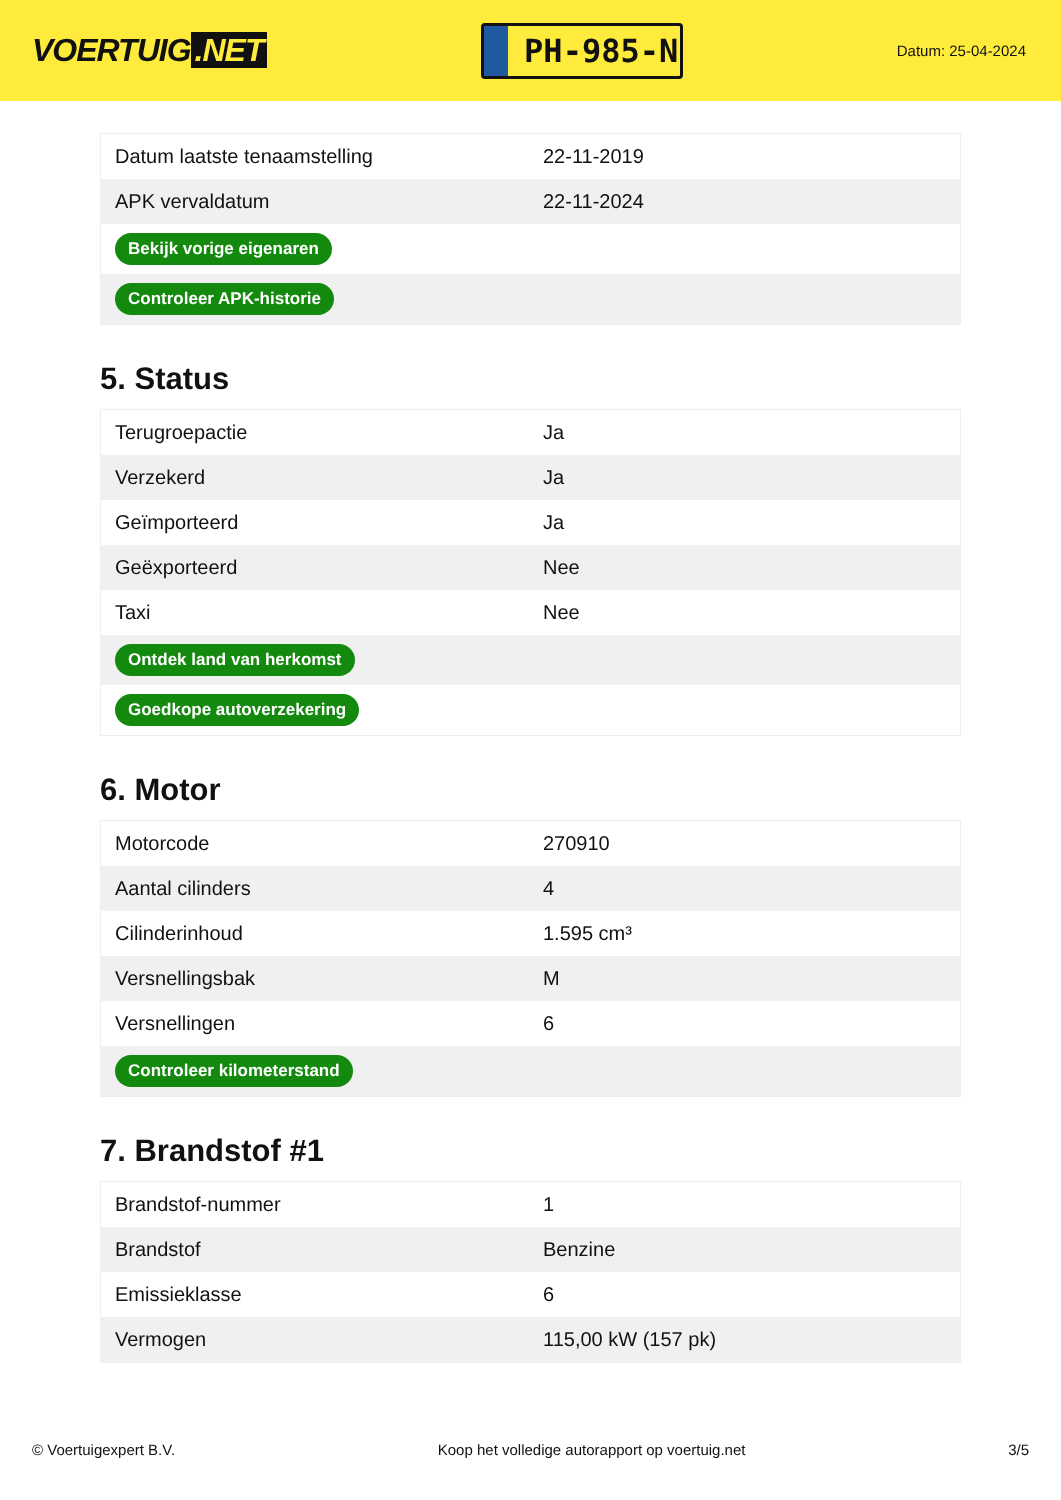VOERTUIG.NET
PH-985-N
Datum: 25-04-2024
| Datum laatste tenaamstelling | 22-11-2019 |
| APK vervaldatum | 22-11-2024 |
| Bekijk vorige eigenaren | |
| Controleer APK-historie | |
5. Status
| Terugroepactie | Ja |
| Verzekerd | Ja |
| Geïmporteerd | Ja |
| Geëxporteerd | Nee |
| Taxi | Nee |
| Ontdek land van herkomst | |
| Goedkope autoverzekering | |
6. Motor
| Motorcode | 270910 |
| Aantal cilinders | 4 |
| Cilinderinhoud | 1.595 cm³ |
| Versnellingsbak | M |
| Versnellingen | 6 |
| Controleer kilometerstand | |
7. Brandstof #1
| Brandstof-nummer | 1 |
| Brandstof | Benzine |
| Emissieklasse | 6 |
| Vermogen | 115,00 kW (157 pk) |
© Voertuigexpert B.V. Koop het volledige autorapport op voertuig.net 3/5